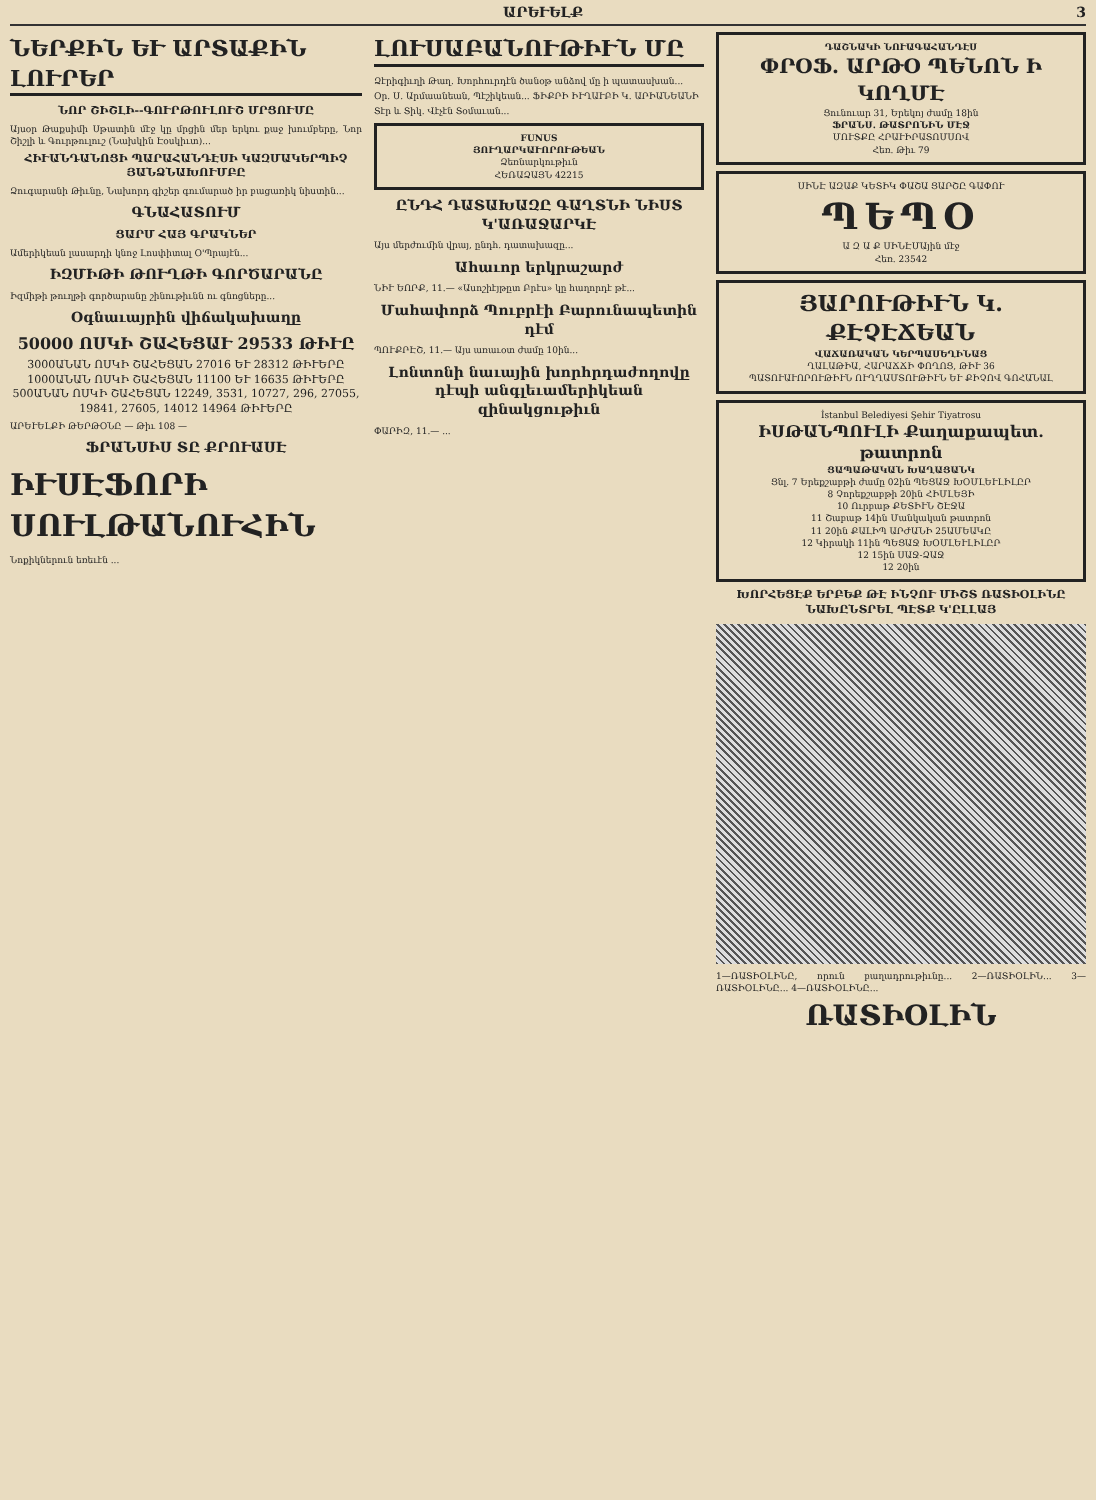ԱՐԵՒԵԼՔ 3
ՆԵՐՔԻՆ ԵՒ ԱՐՏԱՔԻՆ ԼՈՒՐԵՐ
ՆՈՐ ՇԻՇԼԻ--ԳՈՒՐԹՈՒԼՈՒՇ ՄՐՑՈՒՄԸ
Այսօր Թաքսիմի Սթատին մէջ կը մրցին մեր երկու քաջ խումբերը, Նոր Շիշլի և Գուրթուլուշ (Նախկին Էօսկիւտ)...
ՀԻՒԱՆԴԱՆՈՑԻ ՊԱՐԱՀԱՆԴԷՍԻ ԿԱԶՄԱԿԵՐՊԻՉ ՅԱՆՁՆԱԽՈՒՄԲԸ
Ձուգարանի Թիւնը, Նախորդ գիշեր գումարած իր բացառիկ նիստին...
ԳՆԱՀԱՏՈՒՄ
ՑԱՐՄ ՀԱՅ ԳՐԱԿՆԵՐ
Ամերիկեան լասարդի կնոջ Լոսփիտալ Օ'Պրայէն...
ԻԶՄԻԹԻ ԹՈՒՂԹԻ ԳՈՐԾԱՐԱՆԸ
Իզմիթի թուղթի գործարանը շինութիւնն ու գնոցները...
Օգնաւայրին վիճակախաղը
50000 ՈՍԿԻ ՇԱՀԵՑԱՒ 29533 ԹԻՒԸ
3000ԱՆԱՆ ՈՍԿԻ ՇԱՀԵՑԱՆ 27016 ԵՒ 28312 ԹԻՒԵՐԸ
1000ԱՆԱՆ ՈՍԿԻ ՇԱՀԵՑԱՆ 11100 ԵՒ 16635 ԹԻՒԵՐԸ
500ԱՆԱՆ ՈՍԿԻ ՇԱՀԵՑԱՆ 12249, 3531, 10727, 296, 27055, 19841, 27605, 14012 14964 ԹԻՒԵՐԸ
ԱՐԵՒԵԼՔԻ ԹԵՐԹՕՆԸ — Թիւ 108 —
ՖՐԱՆՍԻՍ ՏԸ ՔՐՈՒԱՍԷ
ԻՒՍԷՖՈՐԻ ՍՈՒԼԹԱՆՈՒՀԻՆ
Նոքիկներուն եռեւէն ...
ԼՈՒՍԱԲԱՆՈՒԹԻՒՆ ՄԸ
Ձէրիգիւղի Թաղ. Խորհուրդէն ծանօթ անձով մը ի պատասխան...
Օր. Ս. Արմաանեան, Պէշիկեան... ՖԻՔՐԻ ԻՒՂԱՒԲԻ Կ. ԱՐԻԱՆԵԱՆԻ
Տէր և Տիկ. Վէչէն Տօմաւան...
FUNUS
ՅՈՒՂԱՐԿԱՒՈՐՈՒԹԵԱՆ
Ձեռնարկութիւն
ՀԵՌԱՁԱՅՆ 42215
ԸՆԴՀ ԴԱՏԱԽԱԶԸ ԳԱՂՏՆԻ ՆԻՍՏ Կ'ԱՌԱՋԱՐԿԷ
Այս մերժումին վրայ, ընդհ. դատախազը...
Ահաւոր երկրաշարժ
ՆԻՒ ԵՈՐՔ, 11.— «Ասոշիէյթըտ Բրէս» կը հաղորդէ թէ...
Մահափորձ Պուբրէի Բարունապետին դէմ
ՊՈՒՔՐԷՇ, 11.— Այս առաւօտ ժամը 10ին...
Լոնտոնի նաւային խորհրդաժողովը դէպի անգլեւամերիկեան զինակցութիւն
ՓԱՐԻԶ, 11.— ...
ԴԱՇՆԱԿԻ ՆՈՒԱԳԱՀԱՆԴԷՍ
ՓՐՕՖ. ԱՐԹՕ ՊԵՆՈՆ Ի ԿՈՂՄԷ
Ցունուար 31, Երեկոյ ժամը 18ին
ՖՐԱՆՍ. ԹԱՏՐՈՆԻՆ ՄԷՋ
ՄՈՒՏՔԸ ՀՐԱՒԻՐԱՏՈՄՍՈՎ
Հեռ. Թիւ 79
ՍԻՆԷ ԱԶԱՔ ԿԵՏԻԿ ՓԱՇԱ ՑԱՐՇԸ ԳԱՓՈՒ
ՊԵՊՕ
Ա Զ Ա Ք ՍԻՆԷՄԱյին մէջ
Հեռ. 23542
ՅԱՐՈՒԹԻՒՆ Կ. ՔԷՉԷՃԵԱՆ
ՎԱՃԱՌԱԿԱՆ ԿԵՐՊԱՍԵՂԻՆԱՑ
ՂԱԼԱԹԻԱ, ՀԱՐԱՃՃԻ ՓՈՂՈՑ, ԹԻՒ 36
ՊԱՏՈՒԱՒՈՐՈՒԹԻՒՆ ՈՒՂՂԱՄՏՈՒԹԻՒՆ ԵՒ ՔԻՉՈՎ ԳՈՀԱՆԱԼ
İstanbul Belediyesi Şehir Tiyatrosu
ԻՍԹԱՆՊՈՒԼԻ Քաղաքապետ. թատրոն
ՑԱՊԱԹԱԿԱՆ ԽԱՂԱՑԱՆԿ
Ցնլ. 7 Երեքշաբթի ժամը 02ին ՊԵՑԱՋ ԽՕՄԼԵՒԼԻԼԸՐ
8 Չորեքշաբթի 20ին ՀԻՄԼԵՅԻ
10 Ուրբաթ ՔԵՏԻՒՆ ՇԷՋԱ
11 Շաբաթ 14ին Մանկական թատրոն
11 20ին ՔԱԼԻՊ ԱՐԺԱՆԻ 25ԱՄԵԱԿԸ
12 Կիրակի 11ին ՊԵՑԱՋ ԽՕՄԼԵՒԼԻԼԸՐ
12 15ին ՍԱՋ-ՁԱՋ
12 20ին
ԽՈՐՀԵՑԷՔ ԵՐԲԵՔ ԹԷ ԻՆՉՈՒ ՄԻՇՏ ՌԱՏԻՕԼԻՆԸ ՆԱԽԸՆՏՐԵԼ ՊԷՏՔ Կ'ԸԼԼԱՅ
1—ՌԱՏԻՕԼԻՆԸ, որուն բաղադրութիւնը... 2—ՌԱՏԻՕԼԻՆ... 3—ՌԱՏԻՕԼԻՆԸ... 4—ՌԱՏԻՕԼԻՆԸ...
ՌԱՏԻՕԼԻՆ